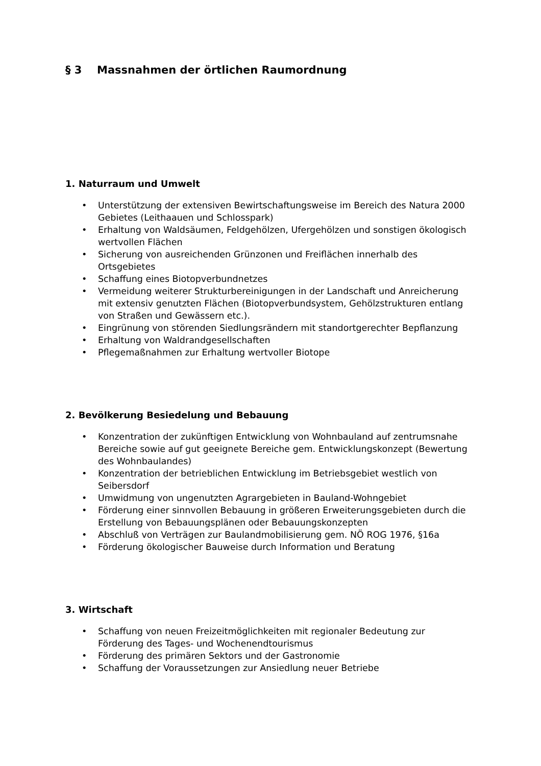§ 3 Massnahmen der örtlichen Raumordnung
1. Naturraum und Umwelt
• Unterstützung der extensiven Bewirtschaftungsweise im Bereich des Natura 2000 Gebietes (Leithaauen und Schlosspark)
• Erhaltung von Waldsäumen, Feldgehölzen, Ufergehölzen und sonstigen ökologisch wertvollen Flächen
• Sicherung von ausreichenden Grünzonen und Freiflächen innerhalb des Ortsgebietes
• Schaffung eines Biotopverbundnetzes
• Vermeidung weiterer Strukturbereinigungen in der Landschaft und Anreicherung mit extensiv genutzten Flächen (Biotopverbundsystem, Gehölzstrukturen entlang von Straßen und Gewässern etc.).
• Eingrünung von störenden Siedlungsrändern mit standortgerechter Bepflanzung
• Erhaltung von Waldrandgesellschaften
• Pflegemaßnahmen zur Erhaltung wertvoller Biotope
2. Bevölkerung Besiedelung und Bebauung
• Konzentration der zukünftigen Entwicklung von Wohnbauland auf zentrumsnahe Bereiche sowie auf gut geeignete Bereiche gem. Entwicklungskonzept (Bewertung des Wohnbaulandes)
• Konzentration der betrieblichen Entwicklung im Betriebsgebiet westlich von Seibersdorf
• Umwidmung von ungenutzten Agrargebieten in Bauland-Wohngebiet
• Förderung einer sinnvollen Bebauung in größeren Erweiterungsgebieten durch die Erstellung von Bebauungsplänen oder Bebauungskonzepten
• Abschluß von Verträgen zur Baulandmobilisierung gem. NÖ ROG 1976, §16a
• Förderung ökologischer Bauweise durch Information und Beratung
3. Wirtschaft
• Schaffung von neuen Freizeitmöglichkeiten mit regionaler Bedeutung zur Förderung des Tages- und Wochenendtourismus
• Förderung des primären Sektors und der Gastronomie
• Schaffung der Voraussetzungen zur Ansiedlung neuer Betriebe